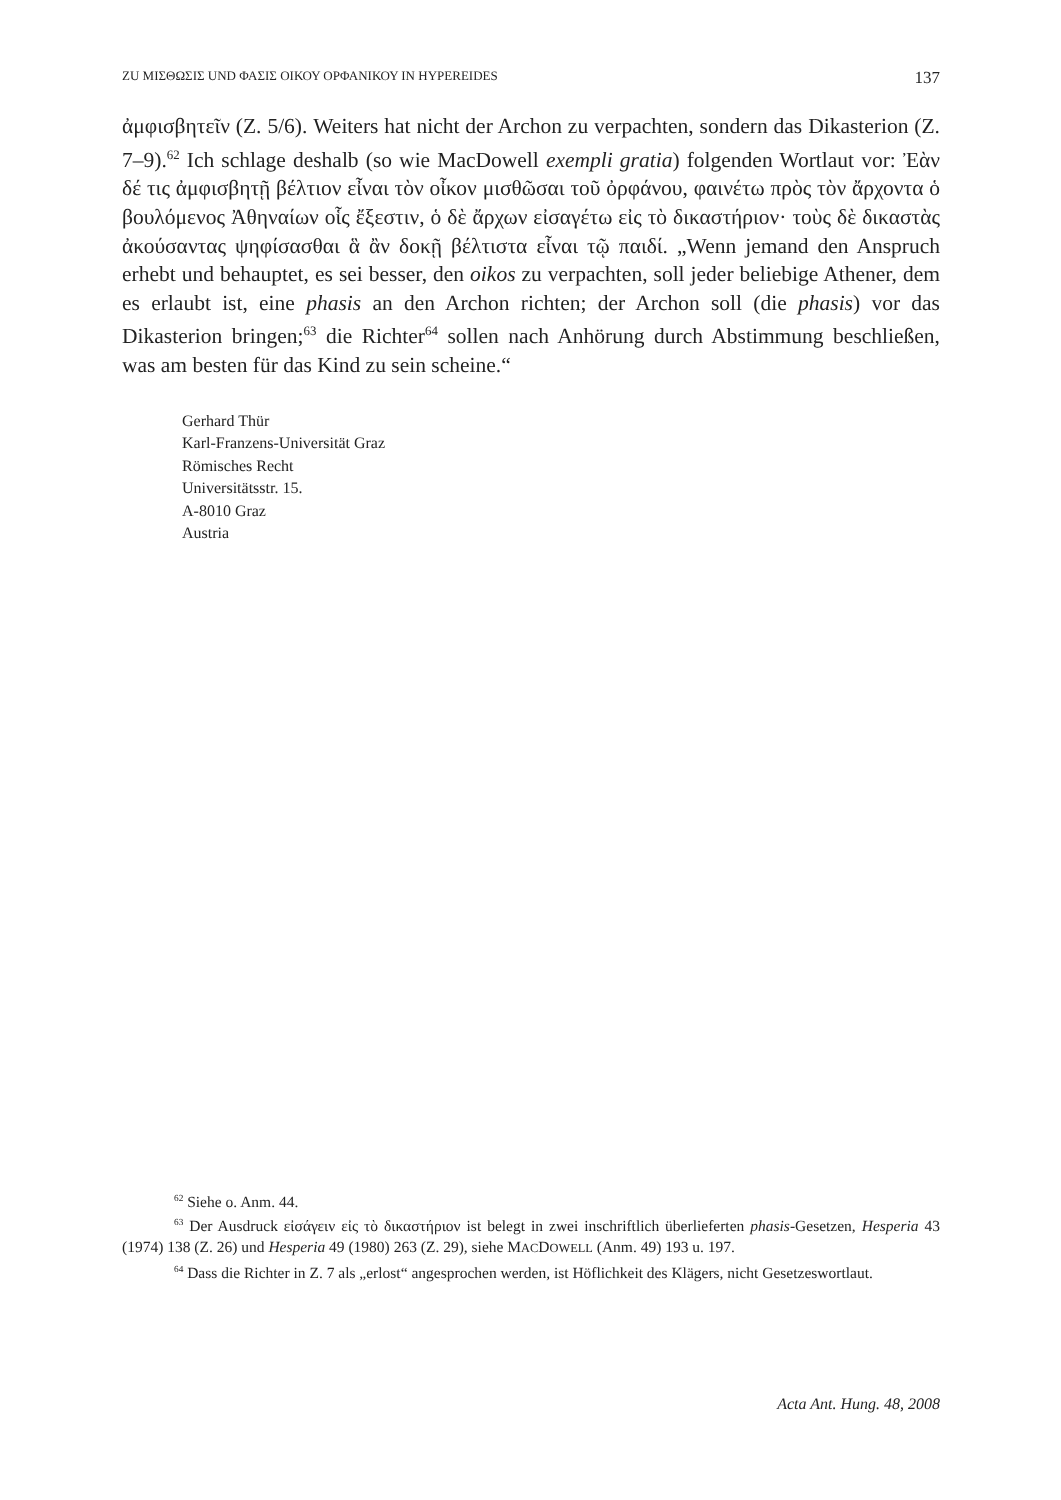ZU ΜΙΣΘΩΣΙΣ UND ΦΑΣΙΣ ΟΙΚΟΥ ΟΡΦΑΝΙΚΟΥ IN HYPEREIDES 137
ἀμφισβητεῖν (Z. 5/6). Weiters hat nicht der Archon zu verpachten, sondern das Dikasterion (Z. 7–9).<sup>62</sup> Ich schlage deshalb (so wie MacDowell exempli gratia) folgenden Wortlaut vor: Ἐὰν δέ τις ἀμφισβητῇ βέλτιον εἶναι τὸν οἶκον μισθῶσαι τοῦ ὀρφάνου, φαινέτω πρὸς τὸν ἄρχοντα ὁ βουλόμενος Ἀθηναίων οἷς ἔξεστιν, ὁ δὲ ἄρχων εἰσαγέτω εἰς τὸ δικαστήριον· τοὺς δὲ δικαστὰς ἀκούσαντας ψηφίσασθαι ἃ ἂν δοκῇ βέλτιστα εἶναι τῷ παιδί. „Wenn jemand den Anspruch erhebt und behauptet, es sei besser, den oikos zu verpachten, soll jeder beliebige Athener, dem es erlaubt ist, eine phasis an den Archon richten; der Archon soll (die phasis) vor das Dikasterion bringen;<sup>63</sup> die Richter<sup>64</sup> sollen nach Anhörung durch Abstimmung beschließen, was am besten für das Kind zu sein scheine.“
Gerhard Thür
Karl-Franzens-Universität Graz
Römisches Recht
Universitätsstr. 15.
A-8010 Graz
Austria
<sup>62</sup> Siehe o. Anm. 44.
<sup>63</sup> Der Ausdruck εἰσάγειν εἰς τὸ δικαστήριον ist belegt in zwei inschriftlich überlieferten phasis-Gesetzen, Hesperia 43 (1974) 138 (Z. 26) und Hesperia 49 (1980) 263 (Z. 29), siehe MACDOWELL (Anm. 49) 193 u. 197.
<sup>64</sup> Dass die Richter in Z. 7 als „erlost“ angesprochen werden, ist Höflichkeit des Klägers, nicht Gesetzeswortlaut.
Acta Ant. Hung. 48, 2008